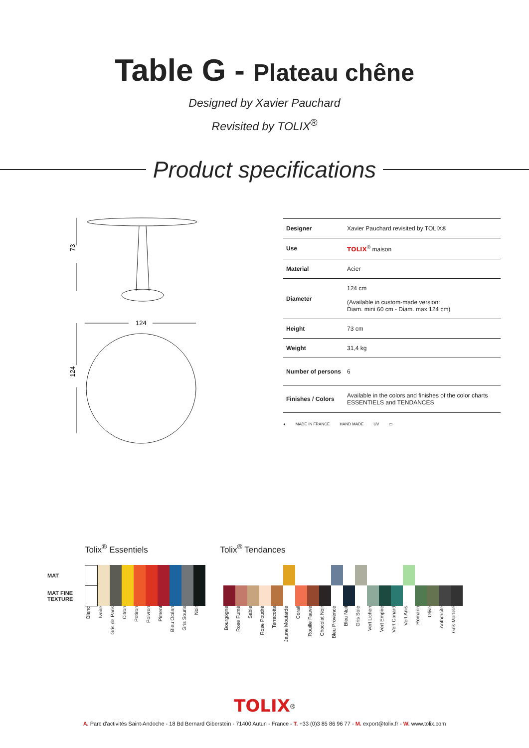Table G - Plateau chêne
Designed by Xavier Pauchard
Revisited by TOLIX<sup>®</sup>
Product specifications
73
124
124
| Designer | Xavier Pauchard revisited by TOLIX® |
| Use | TOLIX<sup>®</sup> maison |
| Material | Acier |
| Diameter | 124 cm (Available in custom-made version: Diam. mini 60 cm - Diam. max 124 cm) |
| Height | 73 cm |
| Weight | 31,4 kg |
| Number of persons | 6 |
| Finishes / Colors | Available in the colors and finishes of the color charts ESSENTIELS and TENDANCES |
◕ MADE IN FRANCE HAND MADE UV ▭
Tolix<sup>®</sup> Essentiels Tolix<sup>®</sup> Tendances
| MAT | | | | | | | | | | | | | | | | | | | | | | | | | | | | | | | |
| MAT FINE TEXTURE | | | | | | | | | | | | | | | | | | | | | | | | | | | | | | | |
| | Blanc | Ivoire | Gris de Paris | Citron | Potiron | Poivron | Piment | Bleu Océan | Gris Souris | Noir | | Bourgogne | Rose Fumé | Sable | Rose Poudré | Terracotta | Jaune Moutarde | Corail | Rouille Fauve | Chocolat Noir | Bleu Provence | Bleu Nuit | Gris Soie | Vert Lichen | Vert Empire | Vert Canard | Vert Anis | Romarin | Olive | Anthracite | Gris Martelé |
TOLIX<sup>®</sup>
A. Parc d'activités Saint-Andoche - 18 Bd Bernard Giberstein - 71400 Autun - France - T. +33 (0)3 85 86 96 77 - M. export@tolix.fr - W. www.tolix.com